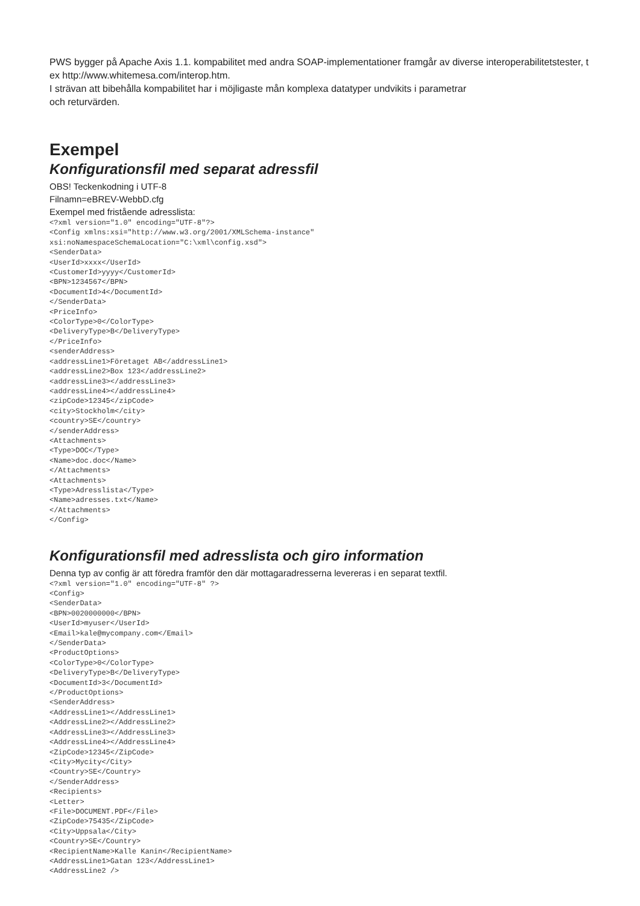PWS bygger på Apache Axis 1.1. kompabilitet med andra SOAP-implementationer framgår av diverse interoperabilitetstester, t ex http://www.whitemesa.com/interop.htm.
I strävan att bibehålla kompabilitet har i möjligaste mån komplexa datatyper undvikits i parametrar
och returvärden.
Exempel
Konfigurationsfil med separat adressfil
OBS! Teckenkodning i UTF-8
Filnamn=eBREV-WebbD.cfg
Exempel med fristående adresslista:
<?xml version="1.0" encoding="UTF-8"?>
<Config xmlns:xsi="http://www.w3.org/2001/XMLSchema-instance"
xsi:noNamespaceSchemaLocation="C:\xml\config.xsd">
<SenderData>
<UserId>xxxx</UserId>
<CustomerId>yyyy</CustomerId>
<BPN>1234567</BPN>
<DocumentId>4</DocumentId>
</SenderData>
<PriceInfo>
<ColorType>0</ColorType>
<DeliveryType>B</DeliveryType>
</PriceInfo>
<senderAddress>
<addressLine1>Företaget AB</addressLine1>
<addressLine2>Box 123</addressLine2>
<addressLine3></addressLine3>
<addressLine4></addressLine4>
<zipCode>12345</zipCode>
<city>Stockholm</city>
<country>SE</country>
</senderAddress>
<Attachments>
<Type>DOC</Type>
<Name>doc.doc</Name>
</Attachments>
<Attachments>
<Type>Adresslista</Type>
<Name>adresses.txt</Name>
</Attachments>
</Config>
Konfigurationsfil med adresslista och giro information
Denna typ av config är att föredra framför den där mottagaradresserna levereras i en separat textfil.
<?xml version="1.0" encoding="UTF-8" ?>
<Config>
<SenderData>
<BPN>0020000000</BPN>
<UserId>myuser</UserId>
<Email>kale@mycompany.com</Email>
</SenderData>
<ProductOptions>
<ColorType>0</ColorType>
<DeliveryType>B</DeliveryType>
<DocumentId>3</DocumentId>
</ProductOptions>
<SenderAddress>
<AddressLine1></AddressLine1>
<AddressLine2></AddressLine2>
<AddressLine3></AddressLine3>
<AddressLine4></AddressLine4>
<ZipCode>12345</ZipCode>
<City>Mycity</City>
<Country>SE</Country>
</SenderAddress>
<Recipients>
<Letter>
<File>DOCUMENT.PDF</File>
<ZipCode>75435</ZipCode>
<City>Uppsala</City>
<Country>SE</Country>
<RecipientName>Kalle Kanin</RecipientName>
<AddressLine1>Gatan 123</AddressLine1>
<AddressLine2 />